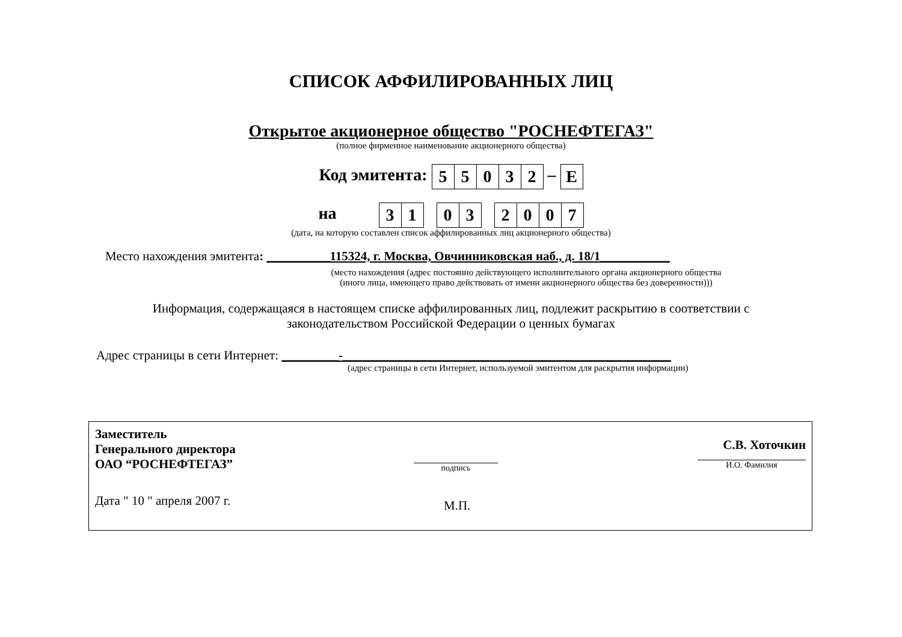СПИСОК АФФИЛИРОВАННЫХ ЛИЦ
Открытое акционерное общество "РОСНЕФТЕГАЗ"
(полное фирменное наименование акционерного общества)
Код эмитента:
| 5 | 5 | 0 | 3 | 2 |
–
| E |
на
| 3 | 1 |
| 0 | 3 |
| 2 | 0 | 0 | 7 |
(дата, на которую составлен список аффилированных лиц акционерного общества)
Место нахождения эмитента: __________115324, г. Москва, Овчинниковская наб., д. 18/1___________
(место нахождения (адрес постоянно действующего исполнительного органа акционерного общества
(иного лица, имеющего право действовать от имени акционерного общества без доверенности)))
Информация, содержащаяся в настоящем списке аффилированных лиц, подлежит раскрытию в соответствии с
законодательством Российской Федерации о ценных бумагах
Адрес страницы в сети Интернет: _________-____________________________________________________
(адрес страницы в сети Интернет, используемой эмитентом для раскрытия информации)
Заместитель
Генерального директора
ОАО “РОСНЕФТЕГАЗ”
подпись
С.В. Хоточкин
И.О. Фамилия
Дата " 10 " апреля 2007 г.
М.П.